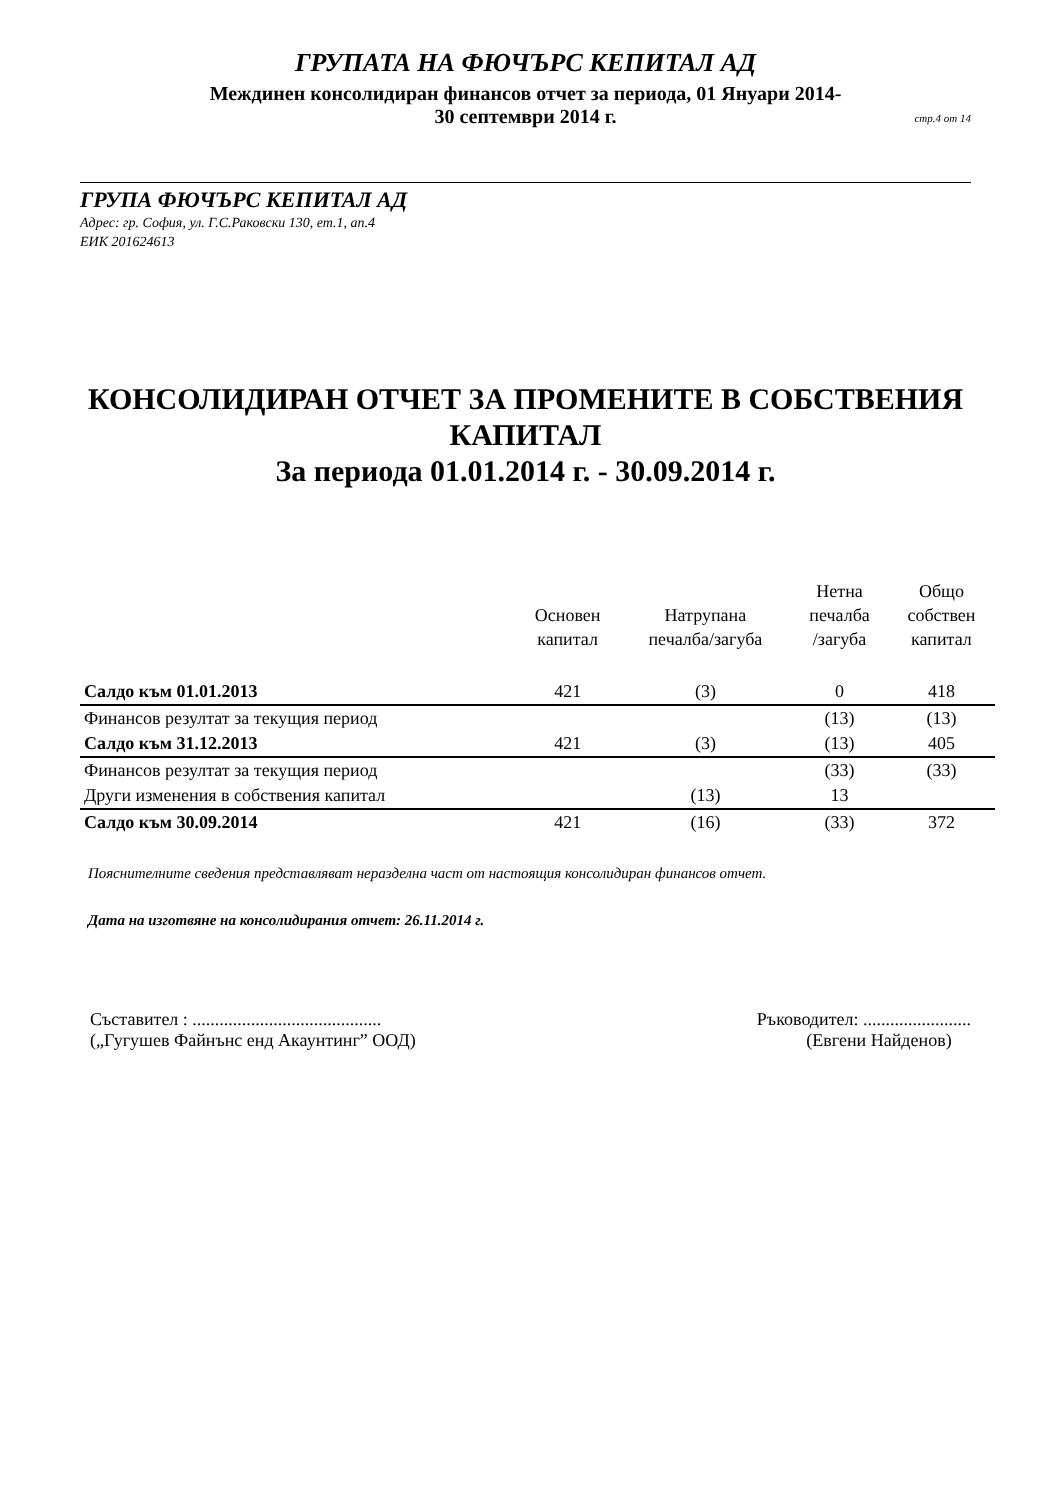ГРУПАТА НА ФЮЧЪРС КЕПИТАЛ АД
Междинен консолидиран финансов отчет за периода, 01 Януари 2014-
30 септември 2014 г.
стр.4 от 14
ГРУПА ФЮЧЪРС КЕПИТАЛ АД
Адрес: гр. София, ул. Г.С.Раковски 130, ет.1, ап.4
ЕИК 201624613
КОНСОЛИДИРАН ОТЧЕТ ЗА ПРОМЕНИТЕ В СОБСТВЕНИЯ
КАПИТАЛ
За периода 01.01.2014 г. - 30.09.2014 г.
| | Основен капитал | Натрупана печалба/загуба | Нетна печалба /загуба | Общо собствен капитал |
| --- | --- | --- | --- | --- |
| Салдо към 01.01.2013 | 421 | (3) | 0 | 418 |
| Финансов резултат за текущия период | | | (13) | (13) |
| Салдо към 31.12.2013 | 421 | (3) | (13) | 405 |
| Финансов резултат за текущия период | | | (33) | (33) |
| Други изменения в собствения капитал | | (13) | 13 | |
| Салдо към 30.09.2014 | 421 | (16) | (33) | 372 |
Пояснителните сведения представляват неразделна част от настоящия консолидиран финансов отчет.
Дата на изготвяне на консолидирания отчет: 26.11.2014 г.
Съставител : ..........................................
(„Гугушев Файнънс енд Акаунтинг” ООД)
Ръководител: ........................
(Евгени Найденов)